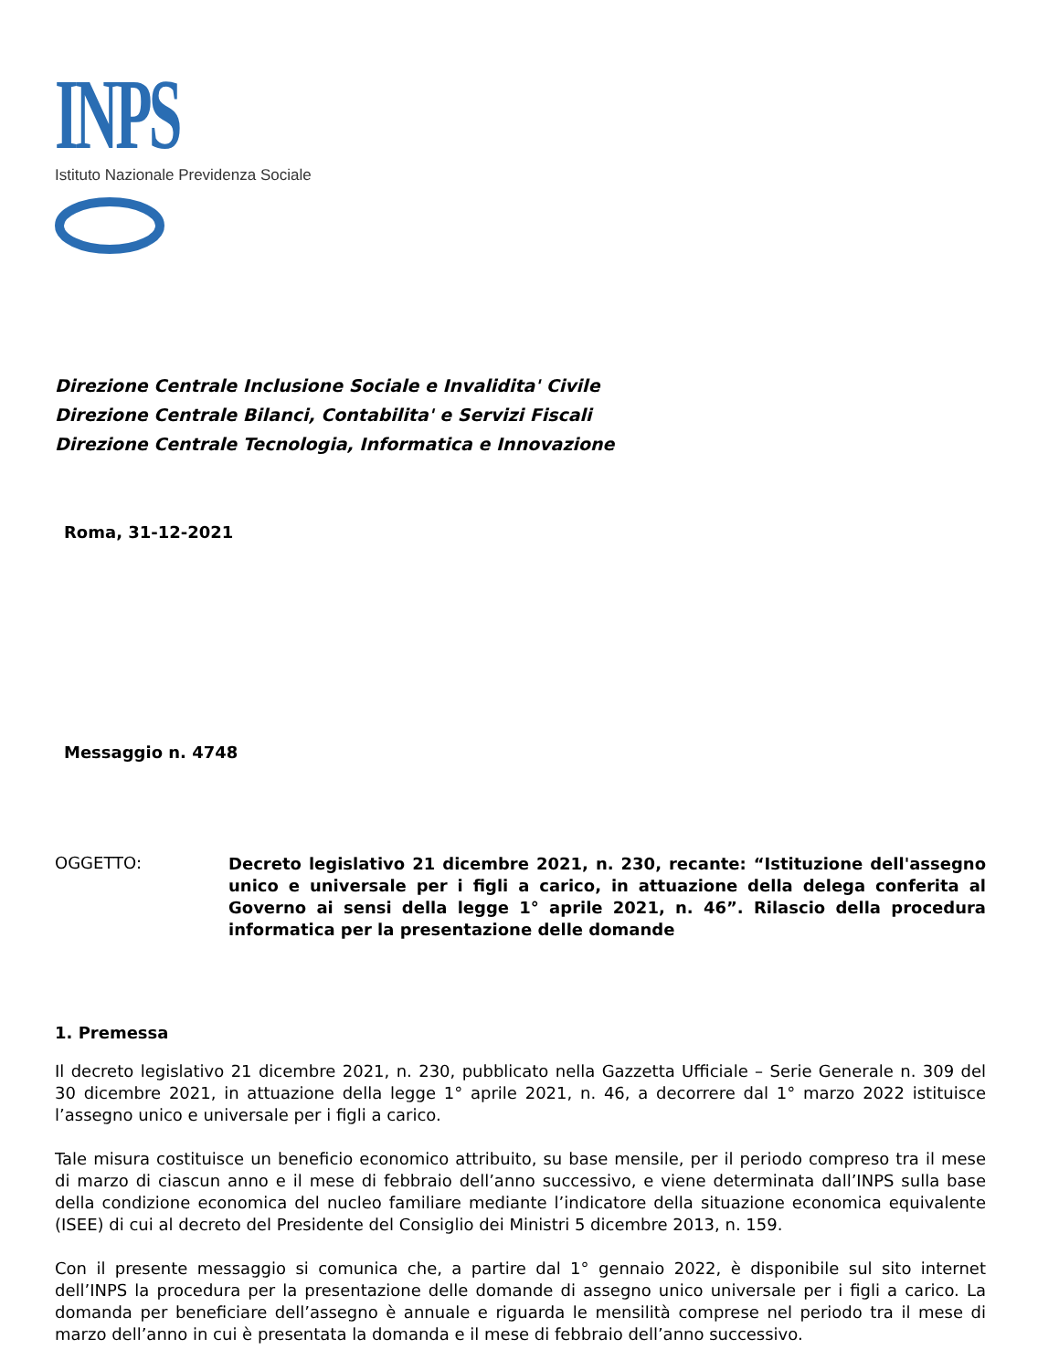INPS
Istituto Nazionale Previdenza Sociale
Direzione Centrale Inclusione Sociale e Invalidita' Civile
Direzione Centrale Bilanci, Contabilita' e Servizi Fiscali
Direzione Centrale Tecnologia, Informatica e Innovazione
Roma, 31-12-2021
Messaggio n. 4748
OGGETTO:
Decreto legislativo 21 dicembre 2021, n. 230, recante: “Istituzione dell'assegno unico e universale per i figli a carico, in attuazione della delega conferita al Governo ai sensi della legge 1° aprile 2021, n. 46”. Rilascio della procedura informatica per la presentazione delle domande
1. Premessa
Il decreto legislativo 21 dicembre 2021, n. 230, pubblicato nella Gazzetta Ufficiale – Serie Generale n. 309 del 30 dicembre 2021, in attuazione della legge 1° aprile 2021, n. 46, a decorrere dal 1° marzo 2022 istituisce l’assegno unico e universale per i figli a carico.
Tale misura costituisce un beneficio economico attribuito, su base mensile, per il periodo compreso tra il mese di marzo di ciascun anno e il mese di febbraio dell’anno successivo, e viene determinata dall’INPS sulla base della condizione economica del nucleo familiare mediante l’indicatore della situazione economica equivalente (ISEE) di cui al decreto del Presidente del Consiglio dei Ministri 5 dicembre 2013, n. 159.
Con il presente messaggio si comunica che, a partire dal 1° gennaio 2022, è disponibile sul sito internet dell’INPS la procedura per la presentazione delle domande di assegno unico universale per i figli a carico. La domanda per beneficiare dell’assegno è annuale e riguarda le mensilità comprese nel periodo tra il mese di marzo dell’anno in cui è presentata la domanda e il mese di febbraio dell’anno successivo.